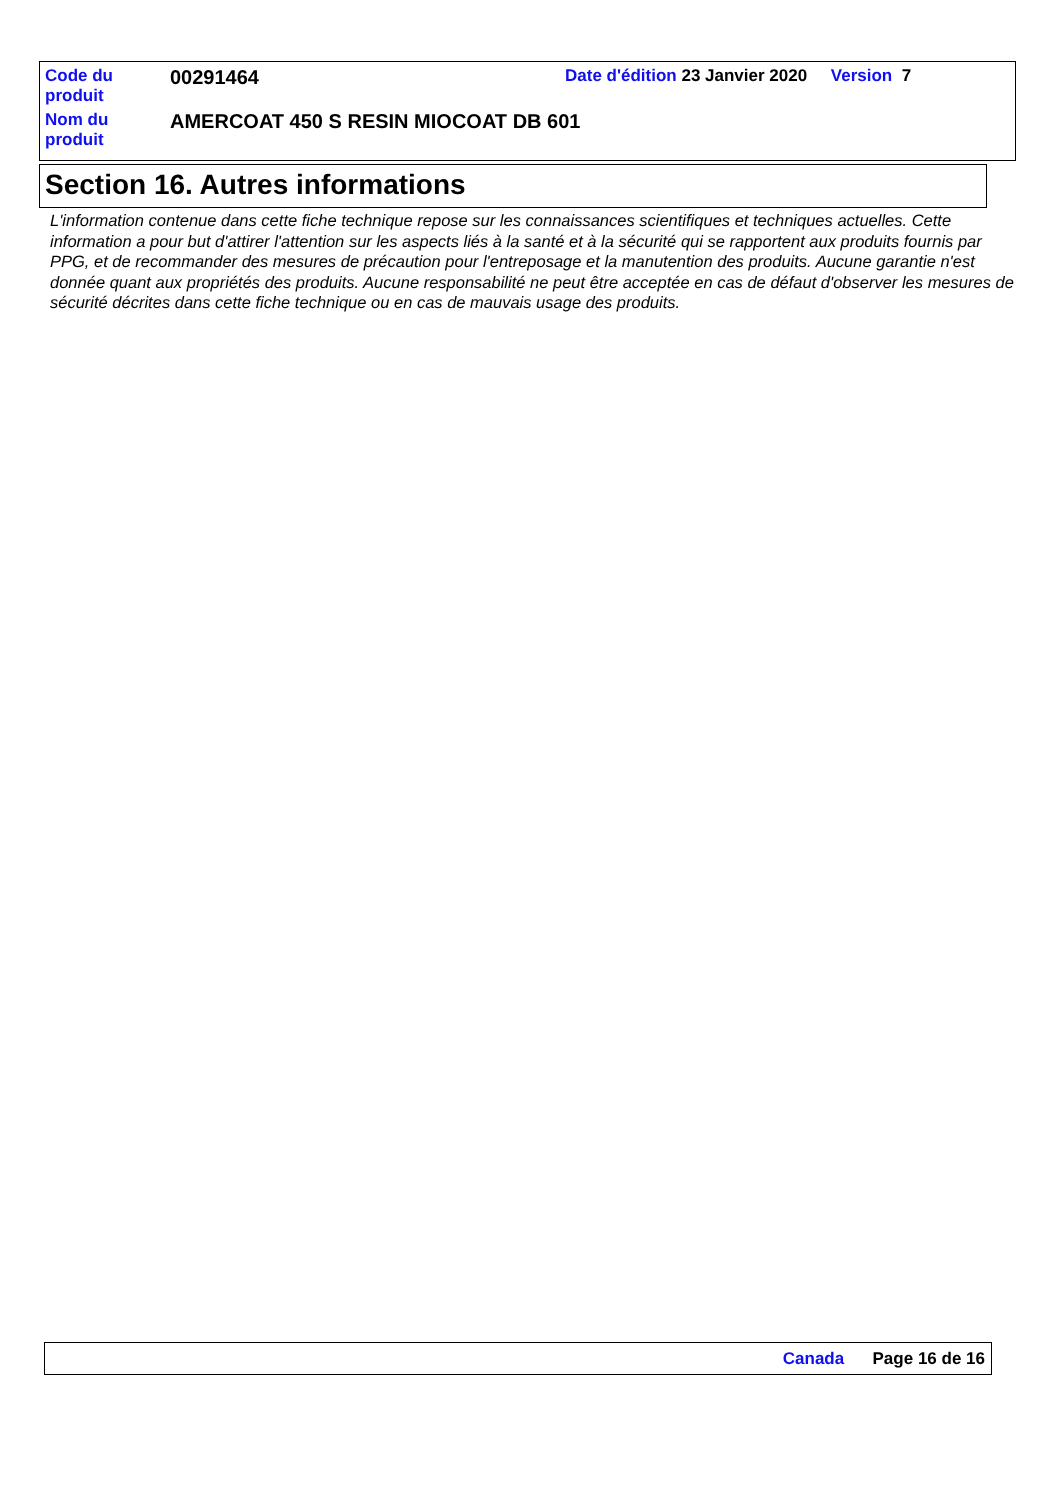| Code du produit | 00291464 | Date d'édition 23 Janvier 2020 Version 7 |
| Nom du produit | AMERCOAT 450 S RESIN MIOCOAT DB 601 | |
Section 16. Autres informations
L'information contenue dans cette fiche technique repose sur les connaissances scientifiques et techniques actuelles. Cette information a pour but d'attirer l'attention sur les aspects liés à la santé et à la sécurité qui se rapportent aux produits fournis par PPG, et de recommander des mesures de précaution pour l'entreposage et la manutention des produits. Aucune garantie n'est donnée quant aux propriétés des produits. Aucune responsabilité ne peut être acceptée en cas de défaut d'observer les mesures de sécurité décrites dans cette fiche technique ou en cas de mauvais usage des produits.
Canada Page 16 de 16